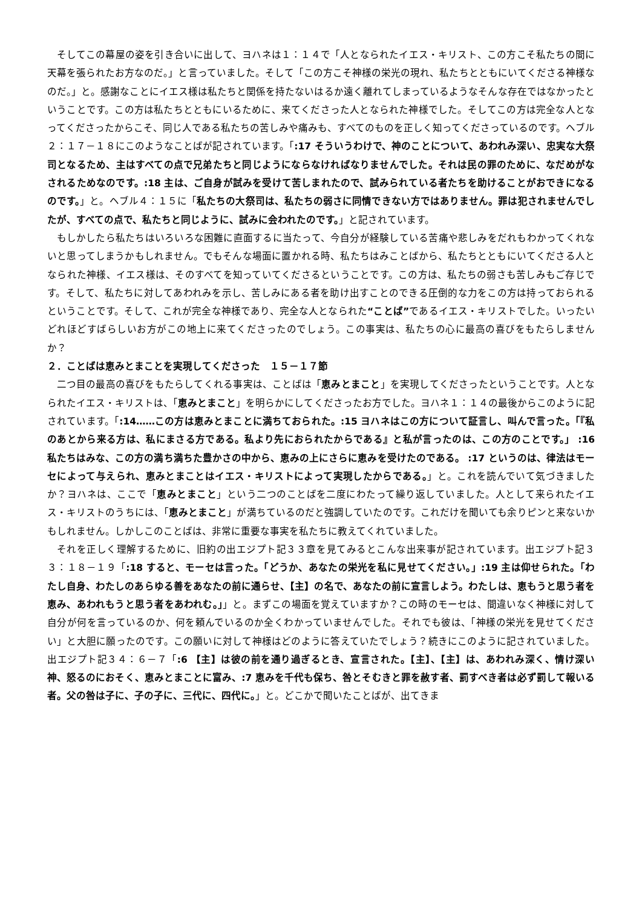そしてこの幕屋の姿を引き合いに出して、ヨハネは１：１４で「人となられたイエス・キリスト、この方こそ私たちの間に天幕を張られたお方なのだ。」と言っていました。そして「この方こそ神様の栄光の現れ、私たちとともにいてくださる神様なのだ。」と。感謝なことにイエス様は私たちと関係を持たないはるか遠く離れてしまっているようなそんな存在ではなかったということです。この方は私たちとともにいるために、来てくださった人となられた神様でした。そしてこの方は完全な人となってくださったからこそ、同じ人である私たちの苦しみや痛みも、すべてのものを正しく知ってくださっているのです。ヘブル２：１７－１８にこのようなことばが記されています。「:17 そういうわけで、神のことについて、あわれみ深い、忠実な大祭司となるため、主はすべての点で兄弟たちと同じようにならなければなりませんでした。それは民の罪のために、なだめがなされるためなのです。:18 主は、ご自身が試みを受けて苦しまれたので、試みられている者たちを助けることがおできになるのです。」と。ヘブル４：１５に「私たちの大祭司は、私たちの弱さに同情できない方ではありません。罪は犯されませんでしたが、すべての点で、私たちと同じように、試みに会われたのです。」と記されています。
もしかしたら私たちはいろいろな困難に直面するに当たって、今自分が経験している苦痛や悲しみをだれもわかってくれないと思ってしまうかもしれません。でもそんな場面に置かれる時、私たちはみことばから、私たちとともにいてくださる人となられた神様、イエス様は、そのすべてを知っていてくださるということです。この方は、私たちの弱さも苦しみもご存じです。そして、私たちに対してあわれみを示し、苦しみにある者を助け出すことのできる圧倒的な力をこの方は持っておられるということです。そして、これが完全な神様であり、完全な人となられた“ことば”であるイエス・キリストでした。いったいどれほどすばらしいお方がこの地上に来てくださったのでしょう。この事実は、私たちの心に最高の喜びをもたらしませんか？
２．ことばは恵みとまことを実現してくださった　１５－１７節
二つ目の最高の喜びをもたらしてくれる事実は、ことばは「恵みとまこと」を実現してくださったということです。人となられたイエス・キリストは、「恵みとまこと」を明らかにしてくださったお方でした。ヨハネ１：１４の最後からこのように記されています。「:14……この方は恵みとまことに満ちておられた。:15 ヨハネはこの方について証言し、叫んで言った。「『私のあとから来る方は、私にまさる方である。私より先におられたからである』と私が言ったのは、この方のことです。」 :16 私たちはみな、この方の満ち満ちた豊かさの中から、恵みの上にさらに恵みを受けたのである。 :17 というのは、律法はモーセによって与えられ、恵みとまことはイエス・キリストによって実現したからである。」と。これを読んでいて気づきましたか？ヨハネは、ここで「恵みとまこと」という二つのことばを二度にわたって繰り返していました。人として来られたイエス・キリストのうちには、「恵みとまこと」が満ちているのだと強調していたのです。これだけを聞いても余りピンと来ないかもしれません。しかしこのことばは、非常に重要な事実を私たちに教えてくれていました。
それを正しく理解するために、旧約の出エジプト記３３章を見てみるとこんな出来事が記されています。出エジプト記３３：１８－１９「:18 すると、モーセは言った。「どうか、あなたの栄光を私に見せてください。」:19 主は仰せられた。「わたし自身、わたしのあらゆる善をあなたの前に通らせ、【主】の名で、あなたの前に宣言しよう。わたしは、恵もうと思う者を恵み、あわれもうと思う者をあわれむ。」」と。まずこの場面を覚えていますか？この時のモーセは、間違いなく神様に対して自分が何を言っているのか、何を頼んでいるのか全くわかっていませんでした。それでも彼は、「神様の栄光を見せてください」と大胆に願ったのです。この願いに対して神様はどのように答えていたでしょう？続きにこのように記されていました。出エジプト記３４：６－７「:6 【主】は彼の前を通り過ぎるとき、宣言された。【主】、【主】は、あわれみ深く、情け深い神、怒るのにおそく、恵みとまことに富み、:7 恵みを千代も保ち、咎とそむきと罪を赦す者、罰すべき者は必ず罰して報いる者。父の咎は子に、子の子に、三代に、四代に。」と。どこかで聞いたことばが、出てきま